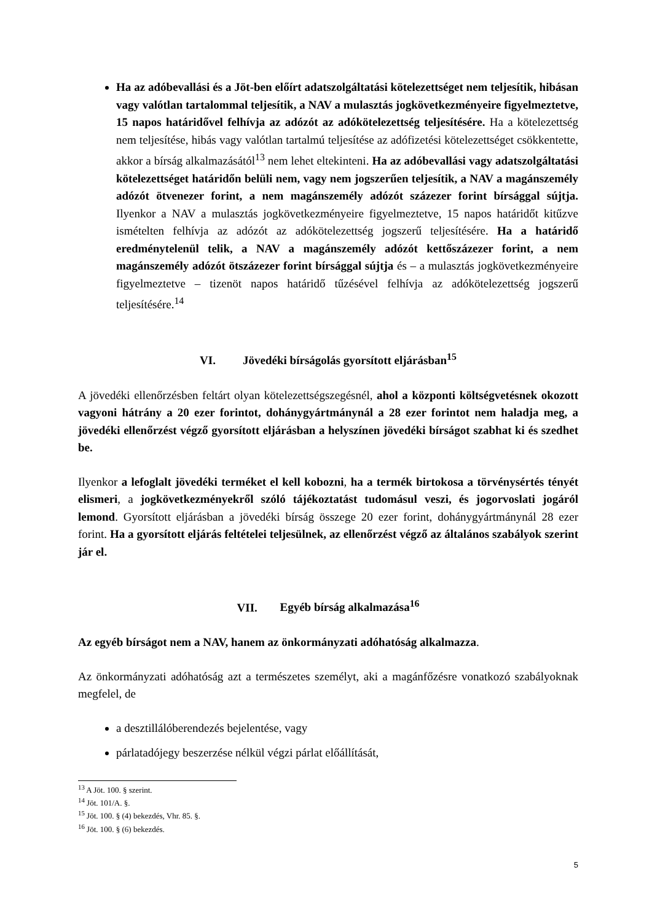Ha az adóbevallási és a Jöt-ben előírt adatszolgáltatási kötelezettséget nem teljesítik, hibásan vagy valótlan tartalommal teljesítik, a NAV a mulasztás jogkövetkezményeire figyelmeztetve, 15 napos határidővel felhívja az adózót az adókötelezettség teljesítésére. Ha a kötelezettség nem teljesítése, hibás vagy valótlan tartalmú teljesítése az adófizetési kötelezettséget csökkentette, akkor a bírság alkalmazásától<sup>13</sup> nem lehet eltekinteni. Ha az adóbevallási vagy adatszolgáltatási kötelezettséget határidőn belüli nem, vagy nem jogszerűen teljesítik, a NAV a magánszemély adózót ötvenezer forint, a nem magánszemély adózót százezer forint bírsággal sújtja. Ilyenkor a NAV a mulasztás jogkövetkezményeire figyelmeztetve, 15 napos határidőt kitűzve ismételten felhívja az adózót az adókötelezettség jogszerű teljesítésére. Ha a határidő eredménytelenül telik, a NAV a magánszemély adózót kettőszázezer forint, a nem magánszemély adózót ötszázezer forint bírsággal sújtja és – a mulasztás jogkövetkezményeire figyelmeztetve – tizenöt napos határidő tűzésével felhívja az adókötelezettség jogszerű teljesítésére.<sup>14</sup>
VI. Jövedéki bírságolás gyorsított eljárásban<sup>15</sup>
A jövedéki ellenőrzésben feltárt olyan kötelezettségszegésnél, ahol a központi költségvetésnek okozott vagyoni hátrány a 20 ezer forintot, dohánygyártmánynál a 28 ezer forintot nem haladja meg, a jövedéki ellenőrzést végző gyorsított eljárásban a helyszínen jövedéki bírságot szabhat ki és szedhet be.
Ilyenkor a lefoglalt jövedéki terméket el kell kobozni, ha a termék birtokosa a törvénysértés tényét elismeri, a jogkövetkezményekről szóló tájékoztatást tudomásul veszi, és jogorvoslati jogáról lemond. Gyorsított eljárásban a jövedéki bírság összege 20 ezer forint, dohánygyártmánynál 28 ezer forint. Ha a gyorsított eljárás feltételei teljesülnek, az ellenőrzést végző az általános szabályok szerint jár el.
VII. Egyéb bírság alkalmazása<sup>16</sup>
Az egyéb bírságot nem a NAV, hanem az önkormányzati adóhatóság alkalmazza.
Az önkormányzati adóhatóság azt a természetes személyt, aki a magánfőzésre vonatkozó szabályoknak megfelel, de
a desztillálóberendezés bejelentése, vagy
párlatadójegy beszerzése nélkül végzi párlat előállítását,
<sup>13</sup> A Jöt. 100. § szerint.
<sup>14</sup> Jöt. 101/A. §.
<sup>15</sup> Jöt. 100. § (4) bekezdés, Vhr. 85. §.
<sup>16</sup> Jöt. 100. § (6) bekezdés.
5